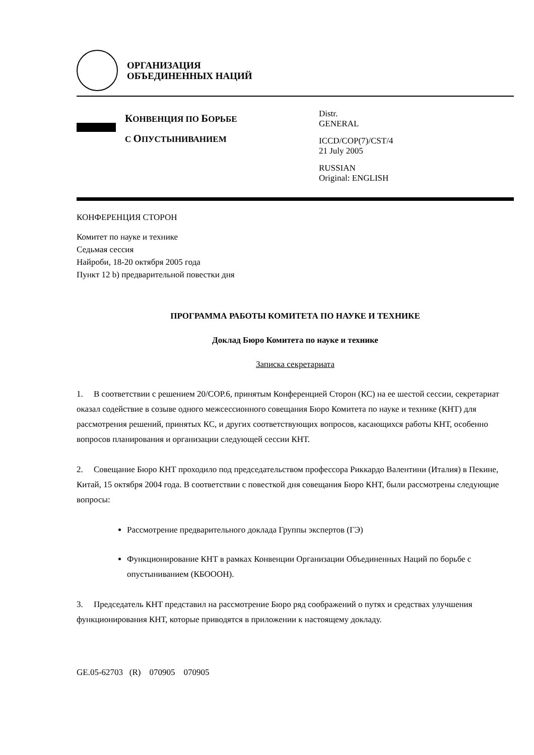ОРГАНИЗАЦИЯ
ОБЪЕДИНЕННЫХ НАЦИЙ
КОНВЕНЦИЯ ПО БОРЬБЕ
С ОПУСТЫНИВАНИЕМ
Distr.
GENERAL
ICCD/COP(7)/CST/4
21 July 2005
RUSSIAN
Original: ENGLISH
КОНФЕРЕНЦИЯ СТОРОН
Комитет по науке и технике
Седьмая сессия
Найроби, 18-20 октября 2005 года
Пункт 12 b) предварительной повестки дня
ПРОГРАММА РАБОТЫ КОМИТЕТА ПО НАУКЕ И ТЕХНИКЕ
Доклад Бюро Комитета по науке и технике
Записка секретариата
1. В соответствии с решением 20/COP.6, принятым Конференцией Сторон (КС) на ее шестой сессии, секретариат оказал содействие в созыве одного межсессионного совещания Бюро Комитета по науке и технике (КНТ) для рассмотрения решений, принятых КС, и других соответствующих вопросов, касающихся работы КНТ, особенно вопросов планирования и организации следующей сессии КНТ.
2. Совещание Бюро КНТ проходило под председательством профессора Риккардо Валентини (Италия) в Пекине, Китай, 15 октября 2004 года. В соответствии с повесткой дня совещания Бюро КНТ, были рассмотрены следующие вопросы:
Рассмотрение предварительного доклада Группы экспертов (ГЭ)
Функционирование КНТ в рамках Конвенции Организации Объединенных Наций по борьбе с опустыниванием (КБОООН).
3. Председатель КНТ представил на рассмотрение Бюро ряд соображений о путях и средствах улучшения функционирования КНТ, которые приводятся в приложении к настоящему докладу.
GE.05-62703 (R) 070905 070905